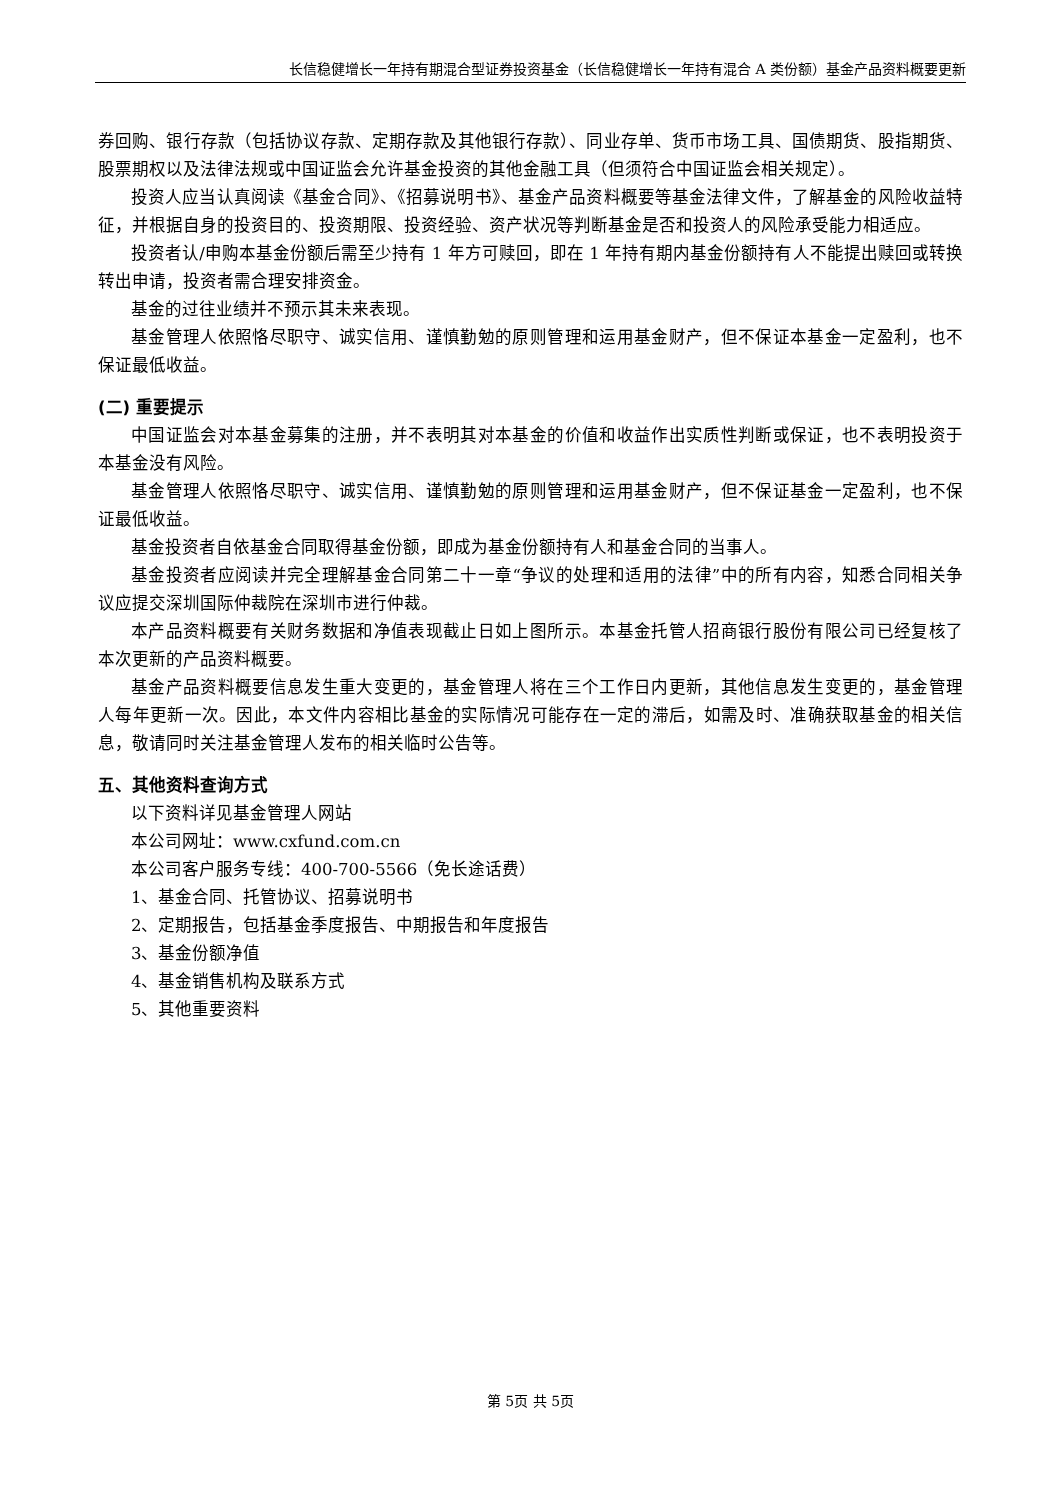长信稳健增长一年持有期混合型证券投资基金（长信稳健增长一年持有混合 A 类份额）基金产品资料概要更新
券回购、银行存款（包括协议存款、定期存款及其他银行存款）、同业存单、货币市场工具、国债期货、股指期货、股票期权以及法律法规或中国证监会允许基金投资的其他金融工具（但须符合中国证监会相关规定）。
投资人应当认真阅读《基金合同》、《招募说明书》、基金产品资料概要等基金法律文件，了解基金的风险收益特征，并根据自身的投资目的、投资期限、投资经验、资产状况等判断基金是否和投资人的风险承受能力相适应。
投资者认/申购本基金份额后需至少持有 1 年方可赎回，即在 1 年持有期内基金份额持有人不能提出赎回或转换转出申请，投资者需合理安排资金。
基金的过往业绩并不预示其未来表现。
基金管理人依照恪尽职守、诚实信用、谨慎勤勉的原则管理和运用基金财产，但不保证本基金一定盈利，也不保证最低收益。
(二) 重要提示
中国证监会对本基金募集的注册，并不表明其对本基金的价值和收益作出实质性判断或保证，也不表明投资于本基金没有风险。
基金管理人依照恪尽职守、诚实信用、谨慎勤勉的原则管理和运用基金财产，但不保证基金一定盈利，也不保证最低收益。
基金投资者自依基金合同取得基金份额，即成为基金份额持有人和基金合同的当事人。
基金投资者应阅读并完全理解基金合同第二十一章“争议的处理和适用的法律”中的所有内容，知悉合同相关争议应提交深圳国际仲裁院在深圳市进行仲裁。
本产品资料概要有关财务数据和净值表现截止日如上图所示。本基金托管人招商银行股份有限公司已经复核了本次更新的产品资料概要。
基金产品资料概要信息发生重大变更的，基金管理人将在三个工作日内更新，其他信息发生变更的，基金管理人每年更新一次。因此，本文件内容相比基金的实际情况可能存在一定的滞后，如需及时、准确获取基金的相关信息，敬请同时关注基金管理人发布的相关临时公告等。
五、其他资料查询方式
以下资料详见基金管理人网站
本公司网址：www.cxfund.com.cn
本公司客户服务专线：400-700-5566（免长途话费）
1、基金合同、托管协议、招募说明书
2、定期报告，包括基金季度报告、中期报告和年度报告
3、基金份额净值
4、基金销售机构及联系方式
5、其他重要资料
第 5页 共 5页